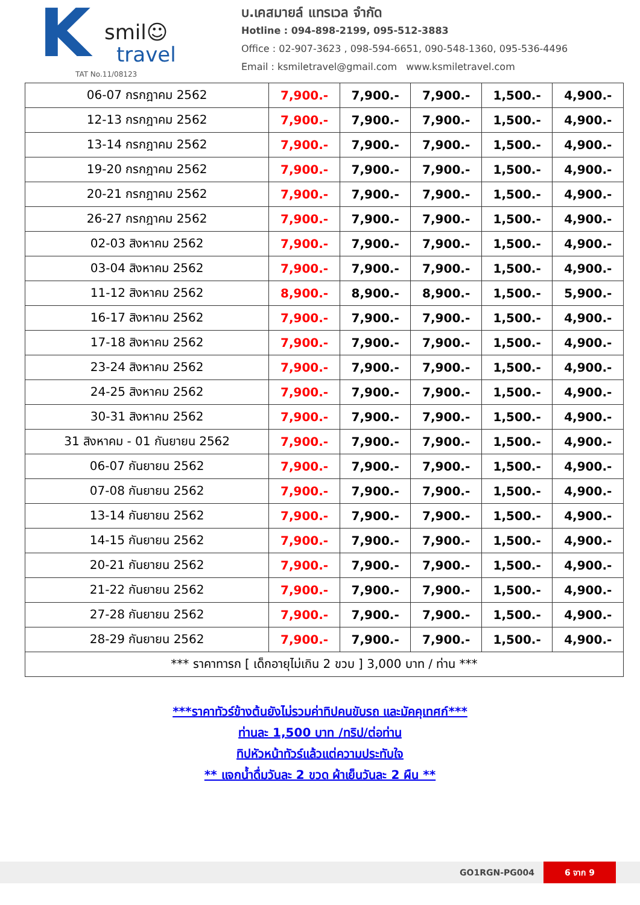K
smil☺
travel
TAT No.11/08123
บ.เคสมายล์ แทรเวล จำกัด
Hotline : 094-898-2199, 095-512-3883
Office : 02-907-3623 , 098-594-6651, 090-548-1360, 095-536-4496
Email : ksmiletravel@gmail.com www.ksmiletravel.com
| 06-07 กรกฎาคม 2562 | 7,900.- | 7,900.- | 7,900.- | 1,500.- | 4,900.- |
| 12-13 กรกฎาคม 2562 | 7,900.- | 7,900.- | 7,900.- | 1,500.- | 4,900.- |
| 13-14 กรกฎาคม 2562 | 7,900.- | 7,900.- | 7,900.- | 1,500.- | 4,900.- |
| 19-20 กรกฎาคม 2562 | 7,900.- | 7,900.- | 7,900.- | 1,500.- | 4,900.- |
| 20-21 กรกฎาคม 2562 | 7,900.- | 7,900.- | 7,900.- | 1,500.- | 4,900.- |
| 26-27 กรกฎาคม 2562 | 7,900.- | 7,900.- | 7,900.- | 1,500.- | 4,900.- |
| 02-03 สิงหาคม 2562 | 7,900.- | 7,900.- | 7,900.- | 1,500.- | 4,900.- |
| 03-04 สิงหาคม 2562 | 7,900.- | 7,900.- | 7,900.- | 1,500.- | 4,900.- |
| 11-12 สิงหาคม 2562 | 8,900.- | 8,900.- | 8,900.- | 1,500.- | 5,900.- |
| 16-17 สิงหาคม 2562 | 7,900.- | 7,900.- | 7,900.- | 1,500.- | 4,900.- |
| 17-18 สิงหาคม 2562 | 7,900.- | 7,900.- | 7,900.- | 1,500.- | 4,900.- |
| 23-24 สิงหาคม 2562 | 7,900.- | 7,900.- | 7,900.- | 1,500.- | 4,900.- |
| 24-25 สิงหาคม 2562 | 7,900.- | 7,900.- | 7,900.- | 1,500.- | 4,900.- |
| 30-31 สิงหาคม 2562 | 7,900.- | 7,900.- | 7,900.- | 1,500.- | 4,900.- |
| 31 สิงหาคม - 01 กันยายน 2562 | 7,900.- | 7,900.- | 7,900.- | 1,500.- | 4,900.- |
| 06-07 กันยายน 2562 | 7,900.- | 7,900.- | 7,900.- | 1,500.- | 4,900.- |
| 07-08 กันยายน 2562 | 7,900.- | 7,900.- | 7,900.- | 1,500.- | 4,900.- |
| 13-14 กันยายน 2562 | 7,900.- | 7,900.- | 7,900.- | 1,500.- | 4,900.- |
| 14-15 กันยายน 2562 | 7,900.- | 7,900.- | 7,900.- | 1,500.- | 4,900.- |
| 20-21 กันยายน 2562 | 7,900.- | 7,900.- | 7,900.- | 1,500.- | 4,900.- |
| 21-22 กันยายน 2562 | 7,900.- | 7,900.- | 7,900.- | 1,500.- | 4,900.- |
| 27-28 กันยายน 2562 | 7,900.- | 7,900.- | 7,900.- | 1,500.- | 4,900.- |
| 28-29 กันยายน 2562 | 7,900.- | 7,900.- | 7,900.- | 1,500.- | 4,900.- |
| *** ราคาทารก [ เด็กอายุไม่เกิน 2 ขวบ ] 3,000 บาท / ท่าน *** | | | | | |
***ราคาทัวร์ข้างต้นยังไม่รวมค่าทิปคนขับรถ และมัคคุเทศก์***
ท่านละ 1,500 บาท /ทริป/ต่อท่าน
ทิปหัวหน้าทัวร์แล้วแต่ความประทับใจ
** แจกน้ำดื่มวันละ 2 ขวด ผ้าเย็นวันละ 2 ผืน **
GO1RGN-PG004 6 จาก 9